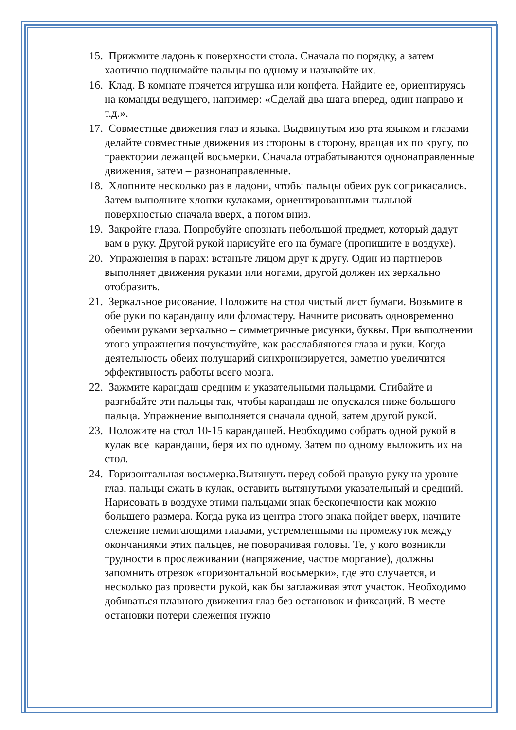15. Прижмите ладонь к поверхности стола. Сначала по порядку, а затем хаотично поднимайте пальцы по одному и называйте их.
16. Клад. В комнате прячется игрушка или конфета. Найдите ее, ориентируясь на команды ведущего, например: «Сделай два шага вперед, один направо и т.д.».
17. Совместные движения глаз и языка. Выдвинутым изо рта языком и глазами делайте совместные движения из стороны в сторону, вращая их по кругу, по траектории лежащей восьмерки. Сначала отрабатываются однонаправленные движения, затем – разнонаправленные.
18. Хлопните несколько раз в ладони, чтобы пальцы обеих рук соприкасались. Затем выполните хлопки кулаками, ориентированными тыльной поверхностью сначала вверх, а потом вниз.
19. Закройте глаза. Попробуйте опознать небольшой предмет, который дадут вам в руку. Другой рукой нарисуйте его на бумаге (пропишите в воздухе).
20. Упражнения в парах: встаньте лицом друг к другу. Один из партнеров выполняет движения руками или ногами, другой должен их зеркально отобразить.
21. Зеркальное рисование. Положите на стол чистый лист бумаги. Возьмите в обе руки по карандашу или фломастеру. Начните рисовать одновременно обеими руками зеркально – симметричные рисунки, буквы. При выполнении этого упражнения почувствуйте, как расслабляются глаза и руки. Когда деятельность обеих полушарий синхронизируется, заметно увеличится эффективность работы всего мозга.
22. Зажмите карандаш средним и указательными пальцами. Сгибайте и разгибайте эти пальцы так, чтобы карандаш не опускался ниже большого пальца. Упражнение выполняется сначала одной, затем другой рукой.
23. Положите на стол 10-15 карандашей. Необходимо собрать одной рукой в кулак все карандаши, беря их по одному. Затем по одному выложить их на стол.
24. Горизонтальная восьмерка.Вытянуть перед собой правую руку на уровне глаз, пальцы сжать в кулак, оставить вытянутыми указательный и средний. Нарисовать в воздухе этими пальцами знак бесконечности как можно большего размера. Когда рука из центра этого знака пойдет вверх, начните слежение немигающими глазами, устремленными на промежуток между окончаниями этих пальцев, не поворачивая головы. Те, у кого возникли трудности в прослеживании (напряжение, частое моргание), должны запомнить отрезок «горизонтальной восьмерки», где это случается, и несколько раз провести рукой, как бы заглаживая этот участок. Необходимо добиваться плавного движения глаз без остановок и фиксаций. В месте остановки потери слежения нужно